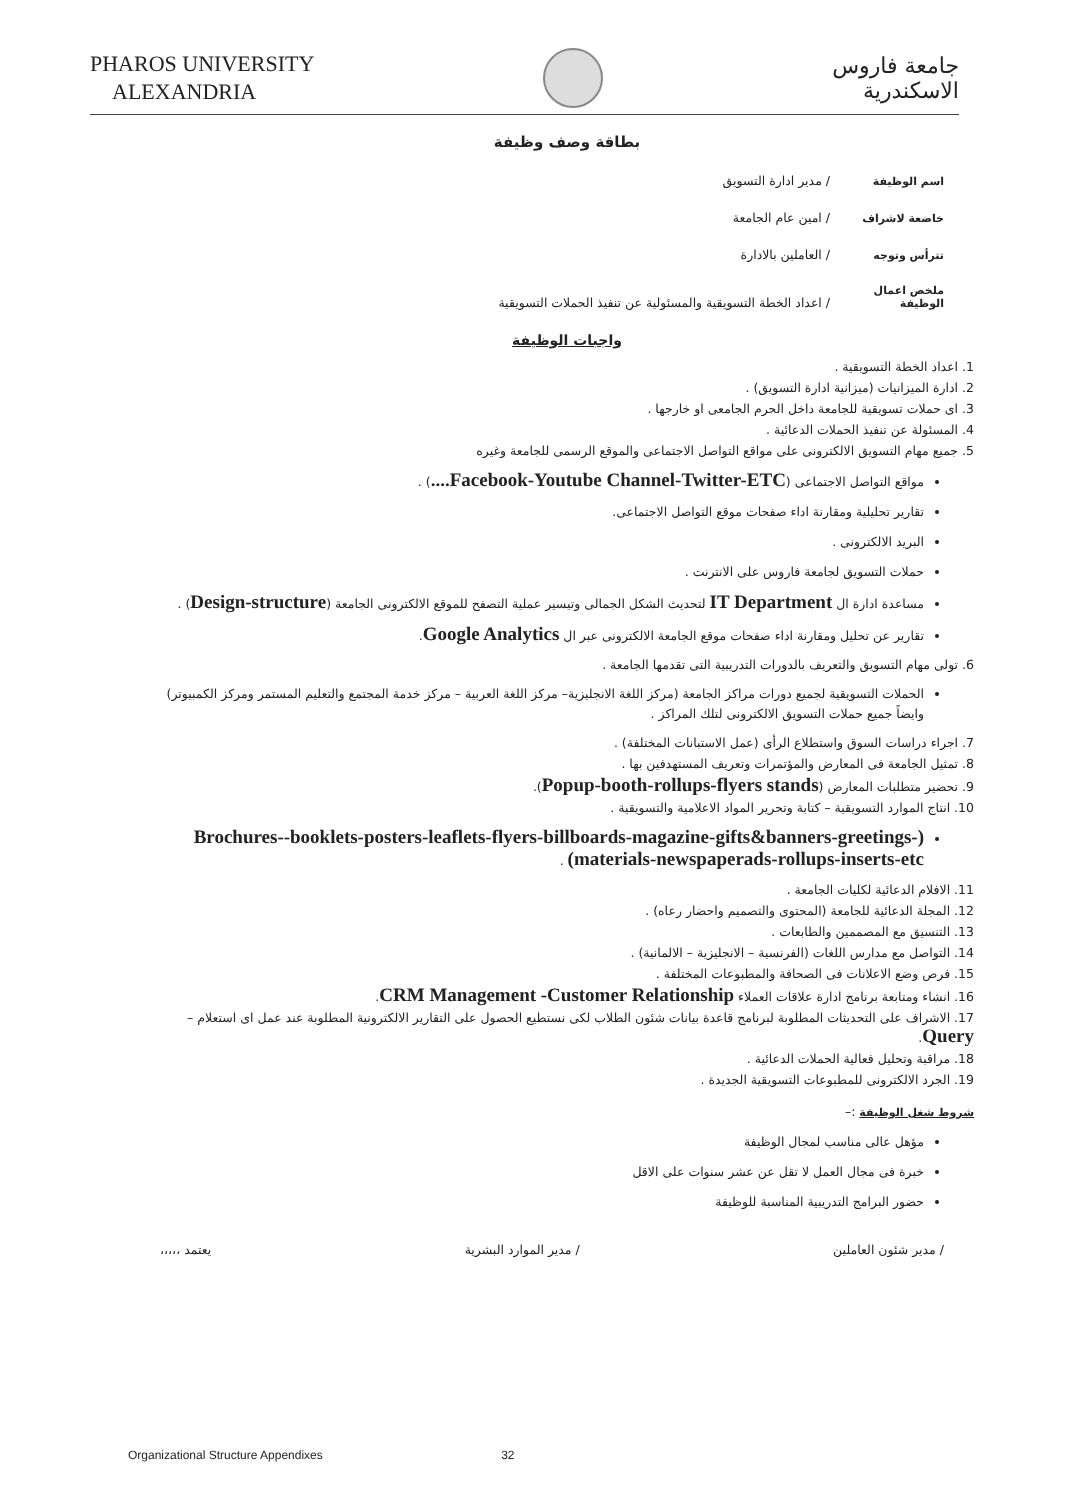PHAROS UNIVERSITY
ALEXANDRIA
جامعة فاروس
الاسكندرية
بطاقة وصف وظيفة
اسم الوظيفة / مدير ادارة التسويق
خاضعة لاشراف / امين عام الجامعة
تترأس وتوجه / العاملين بالادارة
ملخص اعمال الوظيفة / اعداد الخطة التسويقية والمسئولية عن تنفيذ الحملات التسويقية
واجبات الوظيفة
1. اعداد الخطة التسويقية .
2. ادارة الميزانيات (ميزانية ادارة التسويق) .
3. اى حملات تسويقية للجامعة داخل الحرم الجامعى او خارجها .
4. المسئولة عن تنفيذ الحملات الدعائية .
5. جميع مهام التسويق الالكترونى على مواقع التواصل الاجتماعى والموقع الرسمى للجامعة وغيره
مواقع التواصل الاجتماعى (Facebook-Youtube Channel-Twitter-ETC....) .
تقارير تحليلية ومقارنة اداء صفحات موقع التواصل الاجتماعى.
البريد الالكترونى .
حملات التسويق لجامعة فاروس على الانترنت .
مساعدة ادارة ال IT Department لتحديث الشكل الجمالى وتيسير عملية التصفح للموقع الالكترونى الجامعة (Design-structure) .
تقارير عن تحليل ومقارنة اداء صفحات موقع الجامعة الالكترونى عبر ال Google Analytics.
6. تولى مهام التسويق والتعريف بالدورات التدريبية التى تقدمها الجامعة .
الحملات التسويقية لجميع دورات مراكز الجامعة (مركز اللغة الانجليزية– مركز اللغة العربية – مركز خدمة المجتمع والتعليم المستمر ومركز الكمبيوتر) وايضاً جميع حملات التسويق الالكترونى لتلك المراكز .
7. اجراء دراسات السوق واستطلاع الرأى (عمل الاستبانات المختلفة) .
8. تمثيل الجامعة فى المعارض والمؤتمرات وتعريف المستهدفين بها .
9. تحضير متطلبات المعارض (Popup-booth-rollups-flyers stands).
10. انتاج الموارد التسويقية – كتابة وتحرير المواد الاعلامية والتسويقية .
(Brochures--booklets-posters-leaflets-flyers-billboards-magazine-gifts&banners-greetings-materials-newspaperads-rollups-inserts-etc) .
11. الافلام الدعائية لكليات الجامعة .
12. المجلة الدعائية للجامعة (المحتوى والتصميم واحضار رعاه) .
13. التنسيق مع المصممين والطابعات .
14. التواصل مع مدارس اللغات (الفرنسية – الانجليزية – الالمانية) .
15. فرص وضع الاعلانات فى الصحافة والمطبوعات المختلفة .
16. انشاء ومتابعة برنامج ادارة علاقات العملاء CRM Management -Customer Relationship.
17. الاشراف على التحديثات المطلوبة لبرنامج قاعدة بيانات شئون الطلاب لكى نستطيع الحصول على التقارير الالكترونية المطلوبة عند عمل اى استعلام – Query.
18. مراقبة وتحليل فعالية الحملات الدعائية .
19. الجرد الالكترونى للمطبوعات التسويقية الجديدة .
شروط شغل الوظيفة :–
مؤهل عالى مناسب لمجال الوظيفة
خبرة فى مجال العمل لا تقل عن عشر سنوات على الاقل
حضور البرامج التدريبية المناسبة للوظيفة
/ مدير شئون العاملين / مدير الموارد البشرية يعتمد ،،،،،
Organizational Structure Appendixes 32